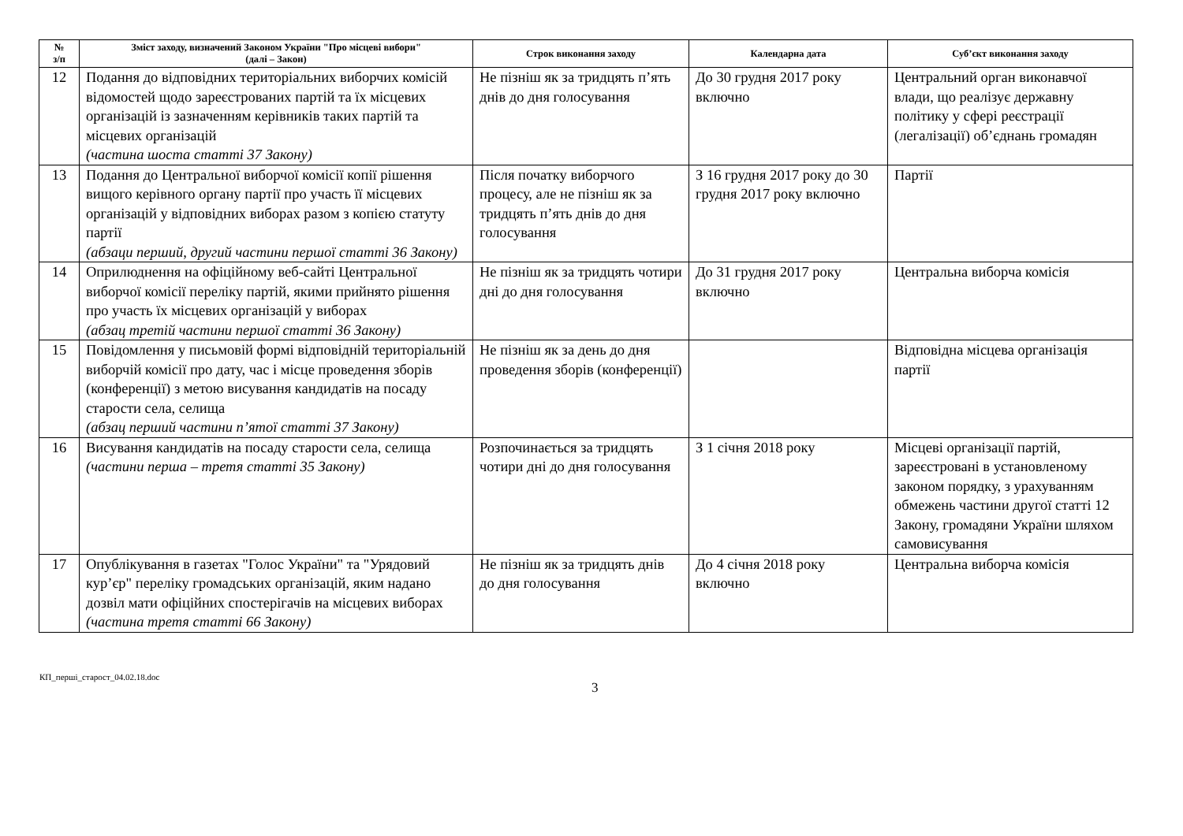| № з/п | Зміст заходу, визначений Законом України "Про місцеві вибори" (далі – Закон) | Строк виконання заходу | Календарна дата | Суб’єкт виконання заходу |
| --- | --- | --- | --- | --- |
| 12 | Подання до відповідних територіальних виборчих комісій відомостей щодо зареєстрованих партій та їх місцевих організацій із зазначенням керівників таких партій та місцевих організацій (частина шоста статті 37 Закону) | Не пізніш як за тридцять п’ять днів до дня голосування | До 30 грудня 2017 року включно | Центральний орган виконавчої влади, що реалізує державну політику у сфері реєстрації (легалізації) об’єднань громадян |
| 13 | Подання до Центральної виборчої комісії копії рішення вищого керівного органу партії про участь її місцевих організацій у відповідних виборах разом з копією статуту партії (абзаци перший, другий частини першої статті 36 Закону) | Після початку виборчого процесу, але не пізніш як за тридцять п’ять днів до дня голосування | З 16 грудня 2017 року до 30 грудня 2017 року включно | Партії |
| 14 | Оприлюднення на офіційному веб-сайті Центральної виборчої комісії переліку партій, якими прийнято рішення про участь їх місцевих організацій у виборах (абзац третій частини першої статті 36 Закону) | Не пізніш як за тридцять чотири дні до дня голосування | До 31 грудня 2017 року включно | Центральна виборча комісія |
| 15 | Повідомлення у письмовій формі відповідній територіальній виборчій комісії про дату, час і місце проведення зборів (конференції) з метою висування кандидатів на посаду старости села, селища (абзац перший частини п’ятої статті 37 Закону) | Не пізніш як за день до дня проведення зборів (конференції) | | Відповідна місцева організація партії |
| 16 | Висування кандидатів на посаду старости села, селища (частини перша – третя статті 35 Закону) | Розпочинається за тридцять чотири дні до дня голосування | З 1 січня 2018 року | Місцеві організації партій, зареєстровані в установленому законом порядку, з урахуванням обмежень частини другої статті 12 Закону, громадяни України шляхом самовисування |
| 17 | Опублікування в газетах "Голос України" та "Урядовий кур’єр" переліку громадських організацій, яким надано дозвіл мати офіційних спостерігачів на місцевих виборах (частина третя статті 66 Закону) | Не пізніш як за тридцять днів до дня голосування | До 4 січня 2018 року включно | Центральна виборча комісія |
КП_перші_старост_04.02.18.doc
3